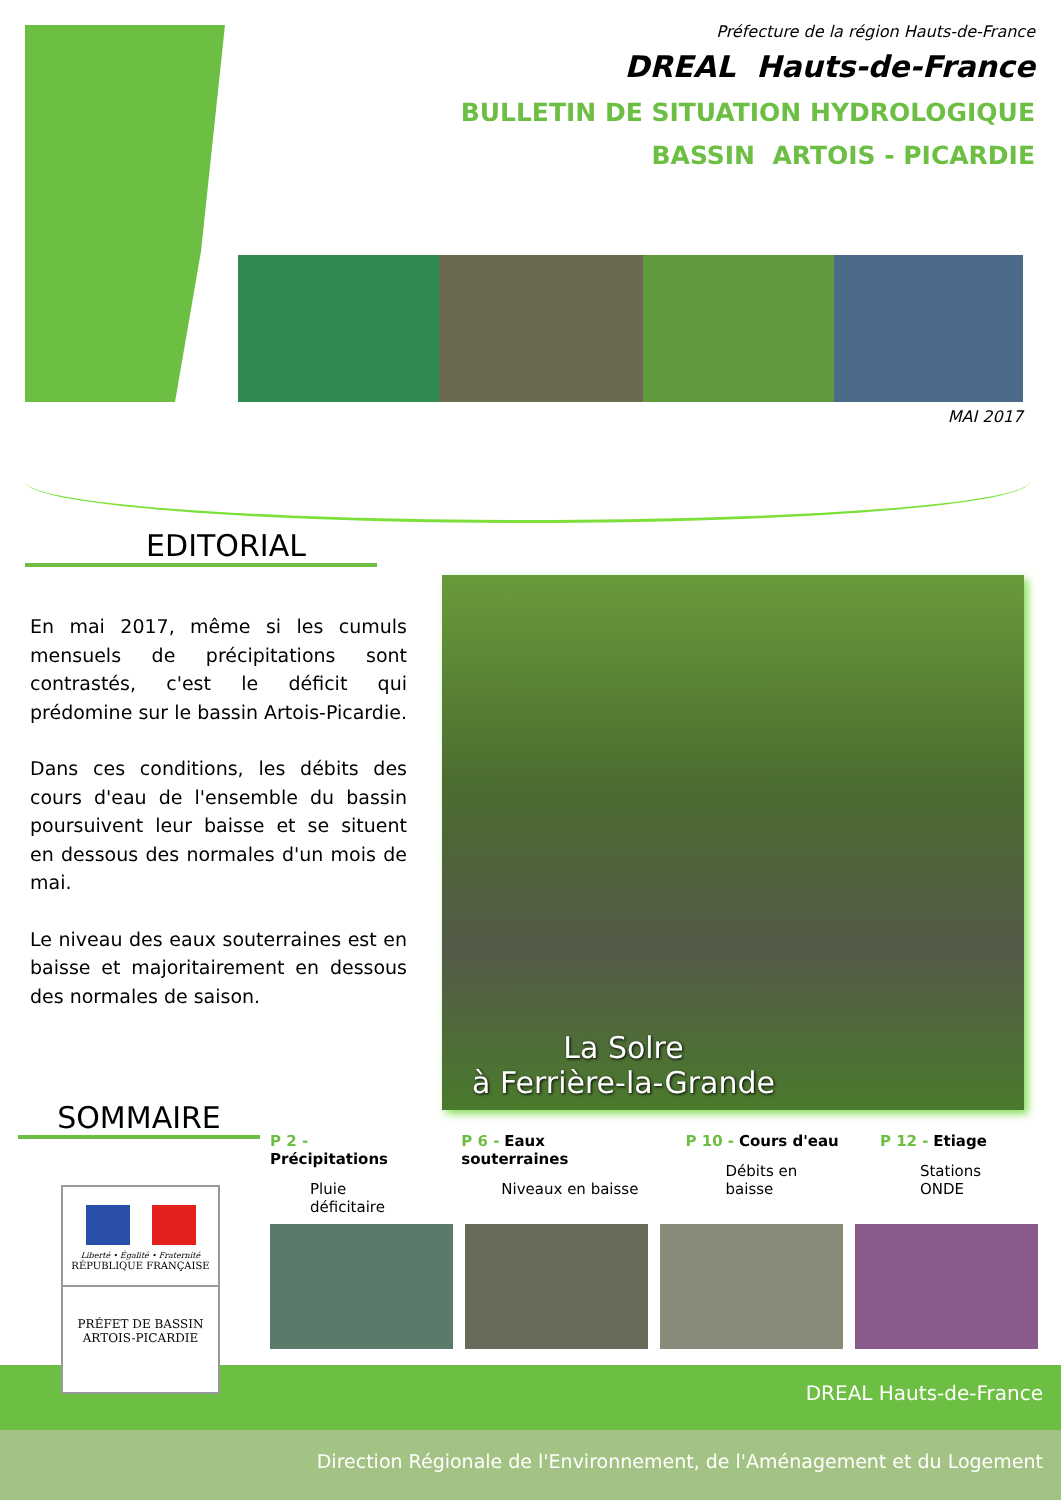Préfecture de la région Hauts-de-France
DREAL Hauts-de-France
BULLETIN DE SITUATION HYDROLOGIQUE
BASSIN ARTOIS - PICARDIE
MAI 2017
EDITORIAL
En mai 2017, même si les cumuls mensuels de précipitations sont contrastés, c'est le déficit qui prédomine sur le bassin Artois-Picardie.
Dans ces conditions, les débits des cours d'eau de l'ensemble du bassin poursuivent leur baisse et se situent en dessous des normales d'un mois de mai.
Le niveau des eaux souterraines est en baisse et majoritairement en dessous des normales de saison.
La Solre
à Ferrière-la-Grande
SOMMAIRE
P 2 - Précipitations
Pluie déficitaire
P 6 - Eaux souterraines
Niveaux en baisse
P 10 - Cours d'eau
Débits en baisse
P 12 - Etiage
Stations ONDE
Liberté • Égalité • Fraternité
RÉPUBLIQUE FRANÇAISE
PRÉFET DE BASSIN
ARTOIS-PICARDIE
DREAL Hauts-de-France
Direction Régionale de l'Environnement, de l'Aménagement et du Logement